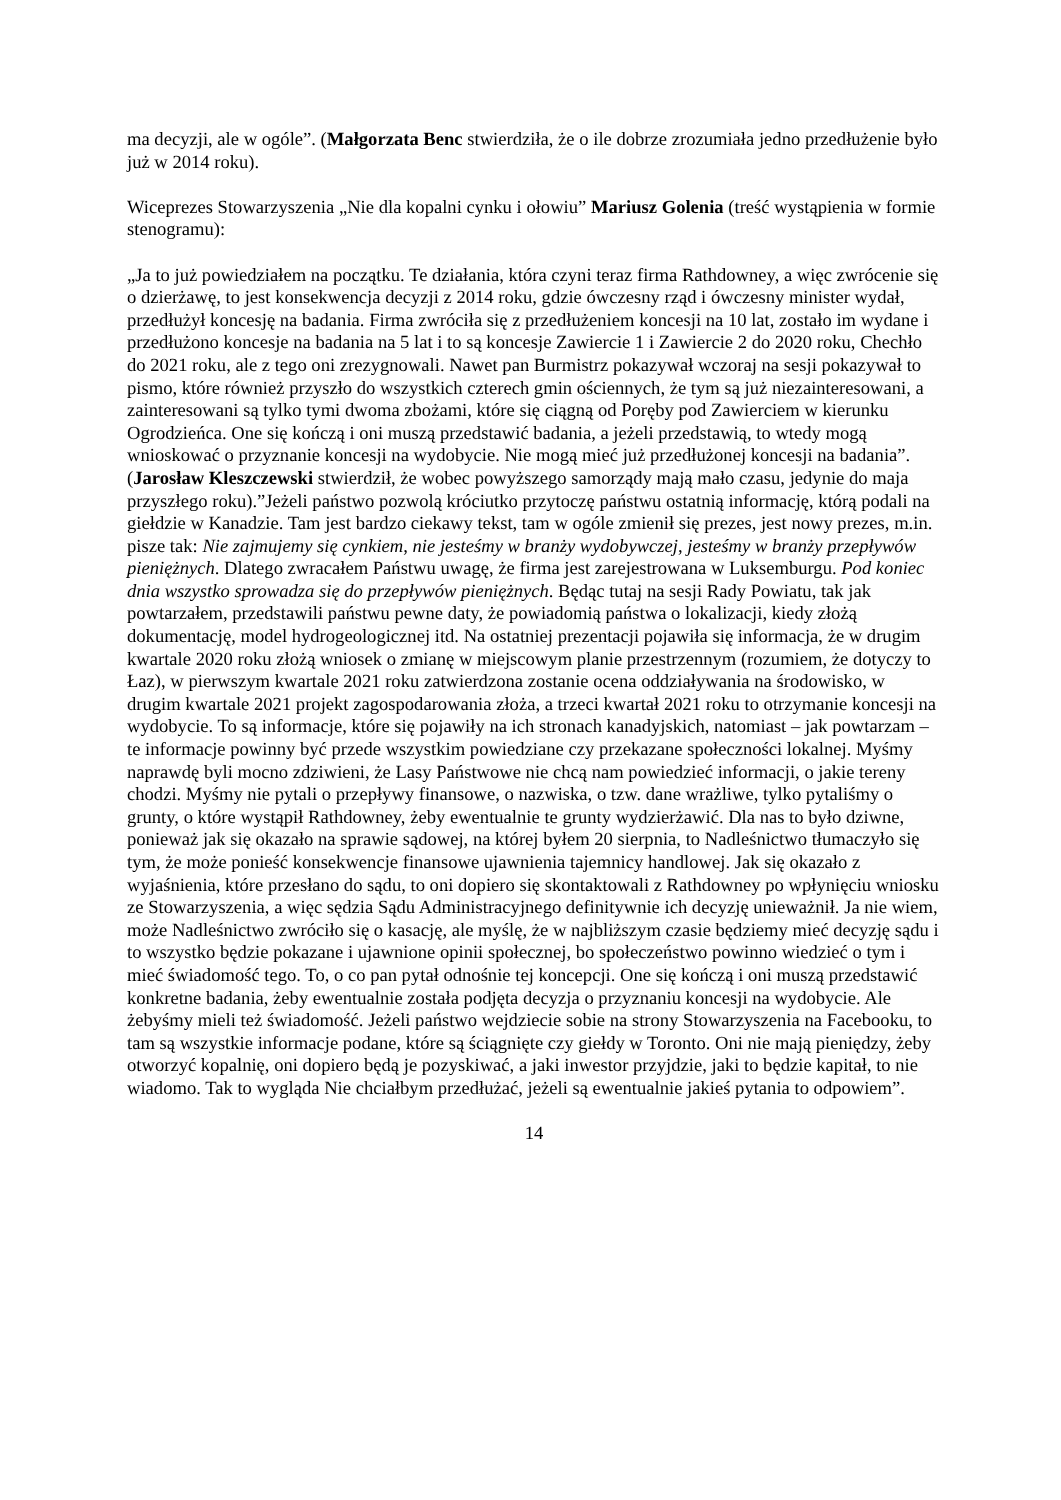ma decyzji, ale w ogóle”. (Małgorzata Benc stwierdziła, że o ile dobrze zrozumiała jedno przedłużenie było już w 2014 roku).
Wiceprezes Stowarzyszenia „Nie dla kopalni cynku i ołowiu” Mariusz Golenia (treść wystąpienia w formie stenogramu):
„Ja to już powiedziałem na początku. Te działania, która czyni teraz firma Rathdowney, a więc zwrócenie się o dzierżawę, to jest konsekwencja decyzji z 2014 roku, gdzie ówczesny rząd i ówczesny minister wydał, przedłużył koncesję na badania. Firma zwróciła się z przedłużeniem koncesji na 10 lat, zostało im wydane i przedłużono koncesje na badania na 5 lat i to są koncesje Zawiercie 1 i Zawiercie 2 do 2020 roku, Chechło do 2021 roku, ale z tego oni zrezygnowali. Nawet pan Burmistrz pokazywał wczoraj na sesji pokazywał to pismo, które również przyszło do wszystkich czterech gmin ościennych, że tym są już niezainteresowani, a zainteresowani są tylko tymi dwoma zbożami, które się ciągną od Poręby pod Zawierciem w kierunku Ogrodzieńca. One się kończą i oni muszą przedstawić badania, a jeżeli przedstawią, to wtedy mogą wnioskować o przyznanie koncesji na wydobycie. Nie mogą mieć już przedłużonej koncesji na badania”. (Jarosław Kleszczewski stwierdził, że wobec powyższego samorządy mają mało czasu, jedynie do maja przyszłego roku).”Jeżeli państwo pozwolą króciutko przytoczę państwu ostatnią informację, którą podali na giełdzie w Kanadzie. Tam jest bardzo ciekawy tekst, tam w ogóle zmienił się prezes, jest nowy prezes, m.in. pisze tak: Nie zajmujemy się cynkiem, nie jesteśmy w branży wydobywczej, jesteśmy w branży przepływów pieniężnych. Dlatego zwracałem Państwu uwagę, że firma jest zarejestrowana w Luksemburgu. Pod koniec dnia wszystko sprowadza się do przepływów pieniężnych. Będąc tutaj na sesji Rady Powiatu, tak jak powtarzałem, przedstawili państwu pewne daty, że powiadomią państwa o lokalizacji, kiedy złożą dokumentację, model hydrogeologicznej itd. Na ostatniej prezentacji pojawiła się informacja, że w drugim kwartale 2020 roku złożą wniosek o zmianę w miejscowym planie przestrzennym (rozumiem, że dotyczy to Łaz), w pierwszym kwartale 2021 roku zatwierdzona zostanie ocena oddziaływania na środowisko, w drugim kwartale 2021 projekt zagospodarowania złoża, a trzeci kwartał 2021 roku to otrzymanie koncesji na wydobycie. To są informacje, które się pojawiły na ich stronach kanadyjskich, natomiast – jak powtarzam – te informacje powinny być przede wszystkim powiedziane czy przekazane społeczności lokalnej. Myśmy naprawdę byli mocno zdziwieni, że Lasy Państwowe nie chcą nam powiedzieć informacji, o jakie tereny chodzi. Myśmy nie pytali o przepływy finansowe, o nazwiska, o tzw. dane wrażliwe, tylko pytaliśmy o grunty, o które wystąpił Rathdowney, żeby ewentualnie te grunty wydzierżawić. Dla nas to było dziwne, ponieważ jak się okazało na sprawie sądowej, na której byłem 20 sierpnia, to Nadleśnictwo tłumaczyło się tym, że może ponieść konsekwencje finansowe ujawnienia tajemnicy handlowej. Jak się okazało z wyjaśnienia, które przesłano do sądu, to oni dopiero się skontaktowali z Rathdowney po wpłynięciu wniosku ze Stowarzyszenia, a więc sędzia Sądu Administracyjnego definitywnie ich decyzję unieważnił. Ja nie wiem, może Nadleśnictwo zwróciło się o kasację, ale myślę, że w najbliższym czasie będziemy mieć decyzję sądu i to wszystko będzie pokazane i ujawnione opinii społecznej, bo społeczeństwo powinno wiedzieć o tym i mieć świadomość tego. To, o co pan pytał odnośnie tej koncepcji. One się kończą i oni muszą przedstawić konkretne badania, żeby ewentualnie została podjęta decyzja o przyznaniu koncesji na wydobycie. Ale żebyśmy mieli też świadomość. Jeżeli państwo wejdziecie sobie na strony Stowarzyszenia na Facebooku, to tam są wszystkie informacje podane, które są ściągnięte czy giełdy w Toronto. Oni nie mają pieniędzy, żeby otworzyć kopalnię, oni dopiero będą je pozyskiwać, a jaki inwestor przyjdzie, jaki to będzie kapitał, to nie wiadomo. Tak to wygląda Nie chciałbym przedłużać, jeżeli są ewentualnie jakieś pytania to odpowiem”.
14